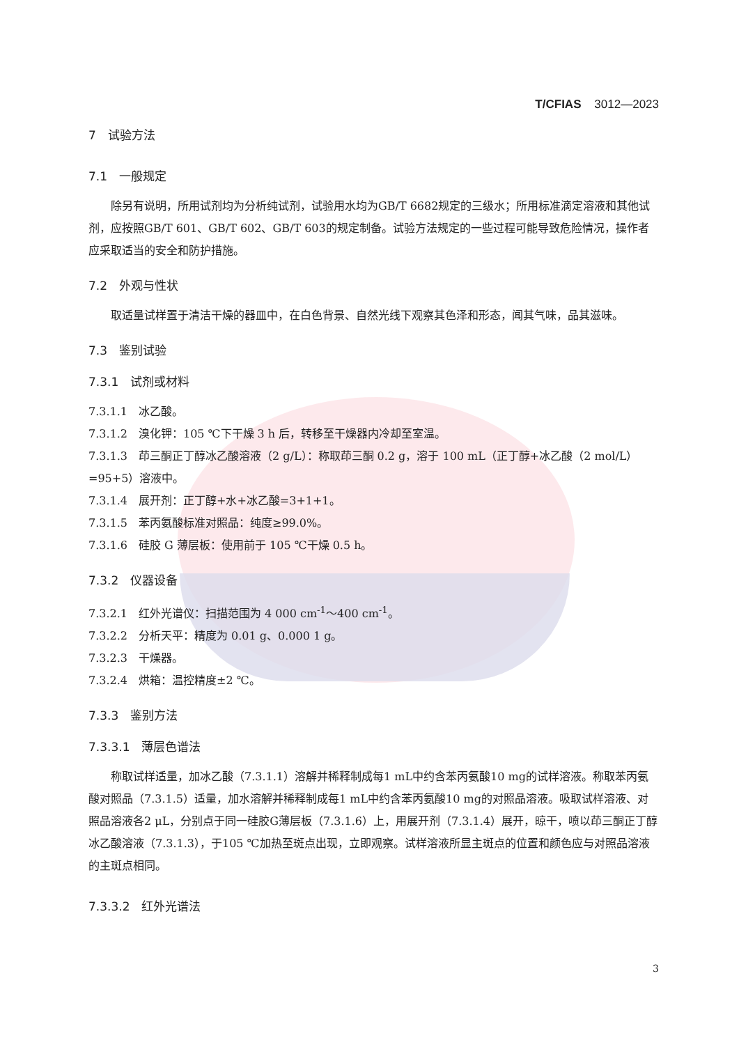T/CFIAS 3012—2023
7　试验方法
7.1　一般规定
除另有说明，所用试剂均为分析纯试剂，试验用水均为GB/T 6682规定的三级水；所用标准滴定溶液和其他试剂，应按照GB/T 601、GB/T 602、GB/T 603的规定制备。试验方法规定的一些过程可能导致危险情况，操作者应采取适当的安全和防护措施。
7.2　外观与性状
取适量试样置于清洁干燥的器皿中，在白色背景、自然光线下观察其色泽和形态，闻其气味，品其滋味。
7.3　鉴别试验
7.3.1　试剂或材料
7.3.1.1　冰乙酸。
7.3.1.2　溴化钾：105 ℃下干燥 3 h 后，转移至干燥器内冷却至室温。
7.3.1.3　茚三酮正丁醇冰乙酸溶液（2 g/L）：称取茚三酮 0.2 g，溶于 100 mL（正丁醇+冰乙酸（2 mol/L）=95+5）溶液中。
7.3.1.4　展开剂：正丁醇+水+冰乙酸=3+1+1。
7.3.1.5　苯丙氨酸标准对照品：纯度≥99.0%。
7.3.1.6　硅胶 G 薄层板：使用前于 105 ℃干燥 0.5 h。
7.3.2　仪器设备
7.3.2.1　红外光谱仪：扫描范围为 4 000 cm<sup>-1</sup>～400 cm<sup>-1</sup>。
7.3.2.2　分析天平：精度为 0.01 g、0.000 1 g。
7.3.2.3　干燥器。
7.3.2.4　烘箱：温控精度±2 ℃。
7.3.3　鉴别方法
7.3.3.1　薄层色谱法
称取试样适量，加冰乙酸（7.3.1.1）溶解并稀释制成每1 mL中约含苯丙氨酸10 mg的试样溶液。称取苯丙氨酸对照品（7.3.1.5）适量，加水溶解并稀释制成每1 mL中约含苯丙氨酸10 mg的对照品溶液。吸取试样溶液、对照品溶液各2 μL，分别点于同一硅胶G薄层板（7.3.1.6）上，用展开剂（7.3.1.4）展开，晾干，喷以茚三酮正丁醇冰乙酸溶液（7.3.1.3），于105 ℃加热至斑点出现，立即观察。试样溶液所显主斑点的位置和颜色应与对照品溶液的主斑点相同。
7.3.3.2　红外光谱法
3